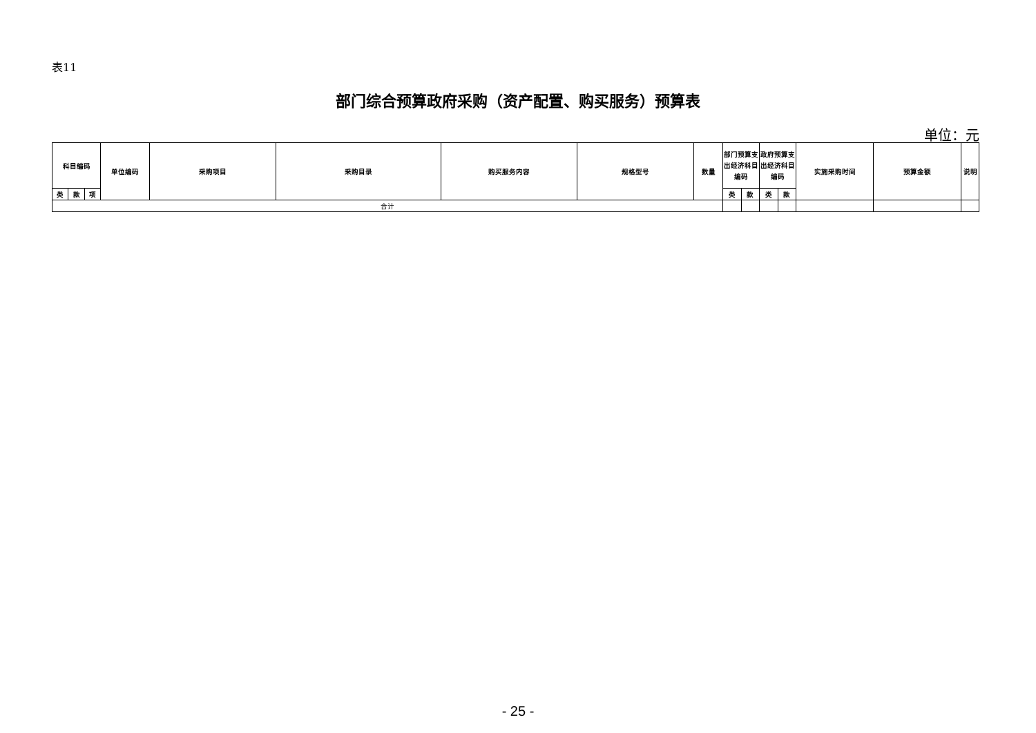表11
部门综合预算政府采购（资产配置、购买服务）预算表
单位：元
| 科目编码 | | | 单位编码 | 采购项目 | 采购目录 | 购买服务内容 | 规格型号 | 数量 | 部门预算支出经济科目编码 | | 政府预算支出经济科目编码 | | 实施采购时间 | 预算金额 | 说明 |
| --- | --- | --- | --- | --- | --- | --- | --- | --- | --- | --- | --- | --- | --- | --- | --- |
| 类 | 款 | 项 | | | | | | | 类 | 款 | 类 | 款 | | | |
| 合计 | | | | | | | | | | | | | | | |
- 25 -